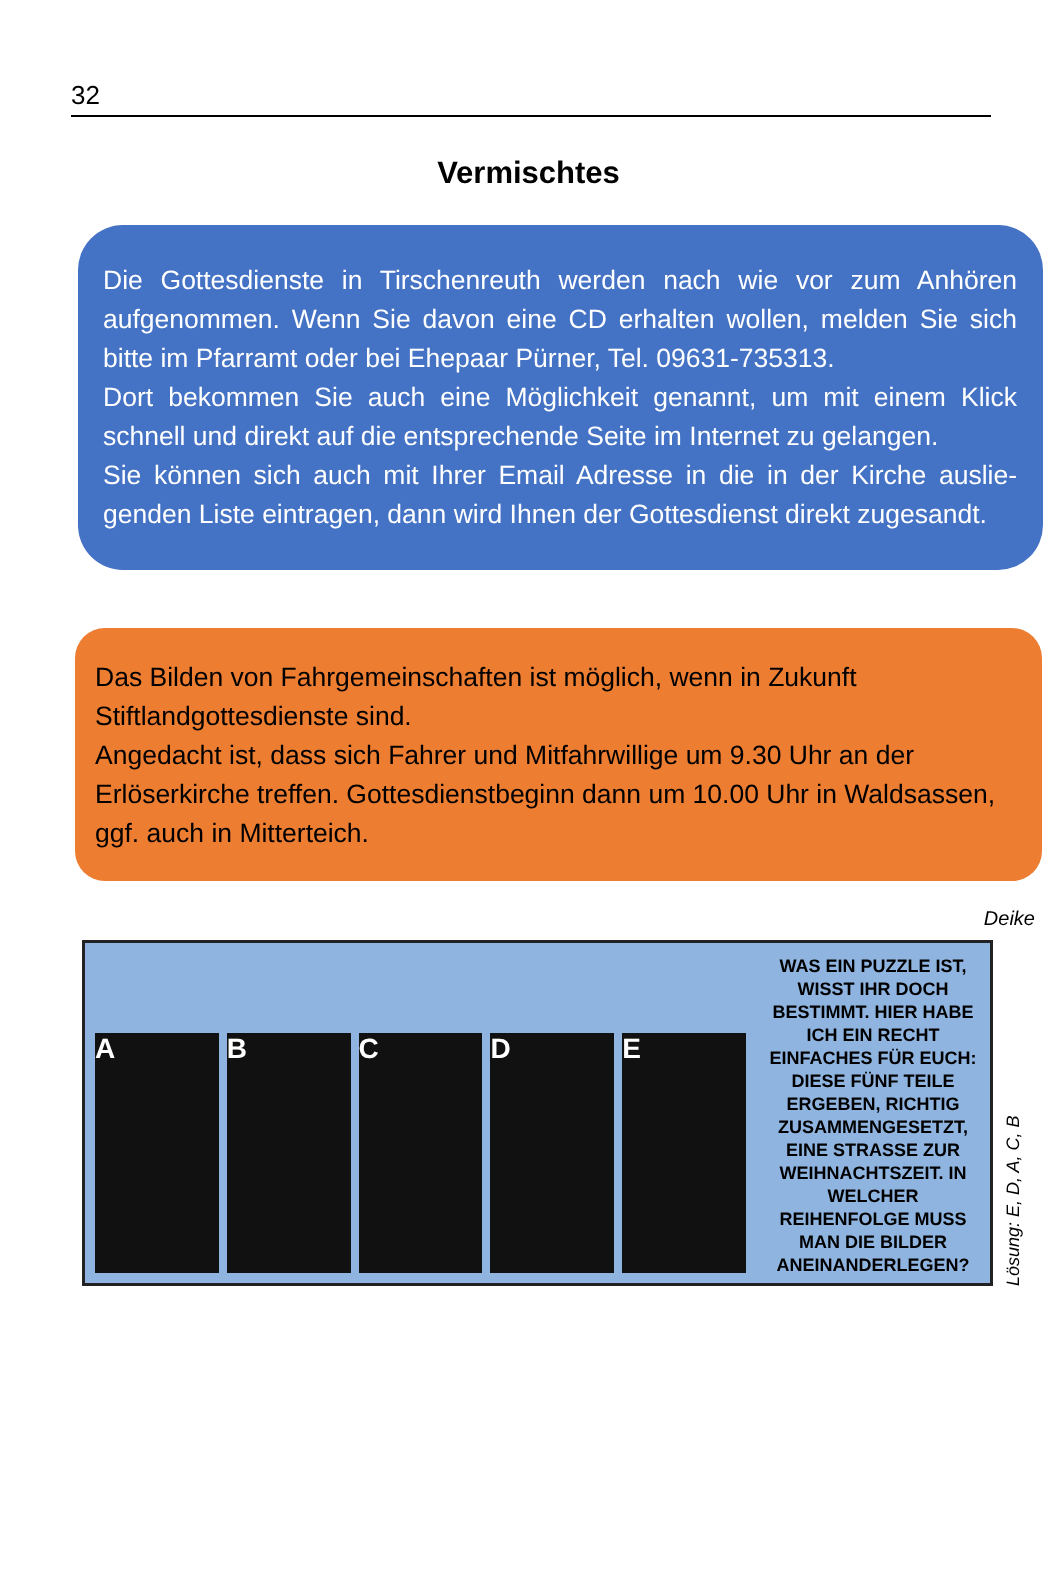32
Vermischtes
Die Gottesdienste in Tirschenreuth werden nach wie vor zum Anhören aufgenommen. Wenn Sie davon eine CD erhalten wollen, melden Sie sich bitte im Pfarramt oder bei Ehepaar Pürner, Tel. 09631-735313.
Dort bekommen Sie auch eine Möglichkeit genannt, um mit einem Klick schnell und direkt auf die entsprechende Seite im Internet zu gelangen.
Sie können sich auch mit Ihrer Email Adresse in die in der Kirche auslie­genden Liste eintragen, dann wird Ihnen der Gottesdienst direkt zugesandt.
Das Bilden von Fahrgemeinschaften ist möglich, wenn in Zukunft Stiftlandgottesdienste sind.
Angedacht ist, dass sich Fahrer und Mitfahrwillige um 9.30 Uhr an der Erlöserkirche treffen. Gottesdienstbeginn dann um 10.00 Uhr in Waldsassen, ggf. auch in Mitterteich.
Deike
A
B
C
D
E
WAS EIN PUZZLE IST, WISST IHR DOCH BESTIMMT. HIER HABE ICH EIN RECHT EINFACHES FÜR EUCH: DIESE FÜNF TEILE ERGEBEN, RICHTIG ZUSAMMENGESETZT, EINE STRASSE ZUR WEIHNACHTSZEIT. IN WELCHER REIHENFOLGE MUSS MAN DIE BILDER ANEINANDERLEGEN?
Lösung: E, D, A, C, B